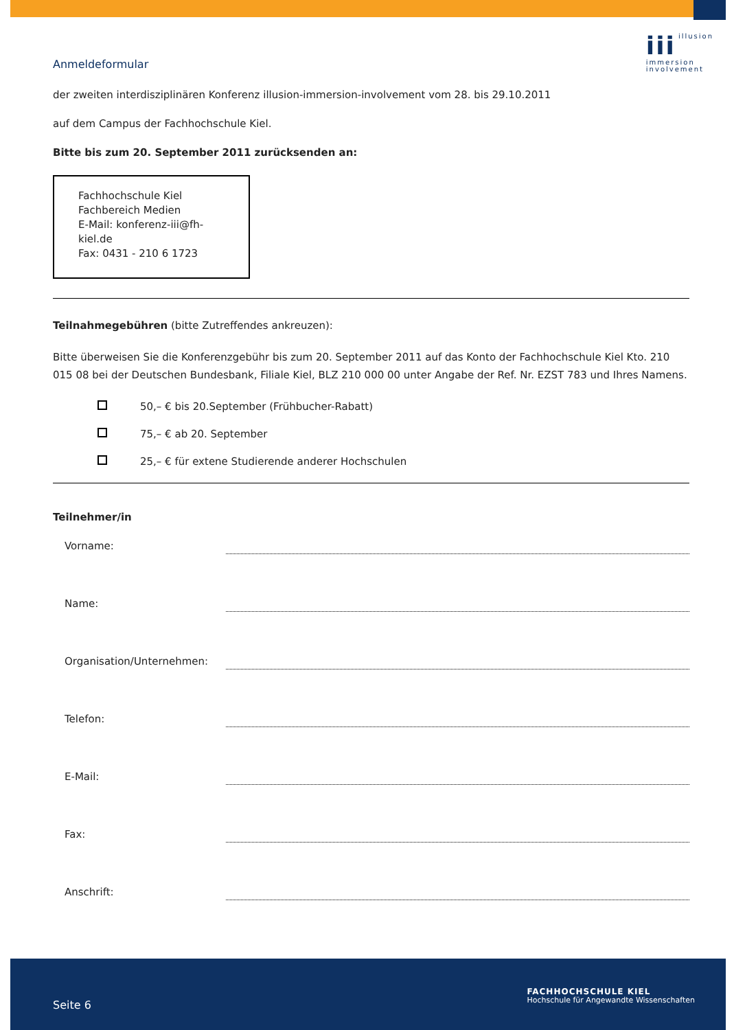iii illusion
immersion
involvement
Anmeldeformular
der zweiten interdisziplinären Konferenz illusion-immersion-involvement vom 28. bis 29.10.2011
auf dem Campus der Fachhochschule Kiel.
Bitte bis zum 20. September 2011 zurücksenden an:
Fachhochschule Kiel
Fachbereich Medien
E-Mail: konferenz-iii@fh-kiel.de
Fax: 0431 - 210 6 1723
Teilnahmegebühren (bitte Zutreffendes ankreuzen):
Bitte überweisen Sie die Konferenzgebühr bis zum 20. September 2011 auf das Konto der Fachhochschule Kiel Kto. 210 015 08 bei der Deutschen Bundesbank, Filiale Kiel, BLZ 210 000 00 unter Angabe der Ref. Nr. EZST 783 und Ihres Namens.
50,– € bis 20.September (Frühbucher-Rabatt)
75,– € ab 20. September
25,– € für extene Studierende anderer Hochschulen
Teilnehmer/in
Vorname:
Name:
Organisation/Unternehmen:
Telefon:
E-Mail:
Fax:
Anschrift:
Seite 6
FACHHOCHSCHULE KIEL
Hochschule für Angewandte Wissenschaften